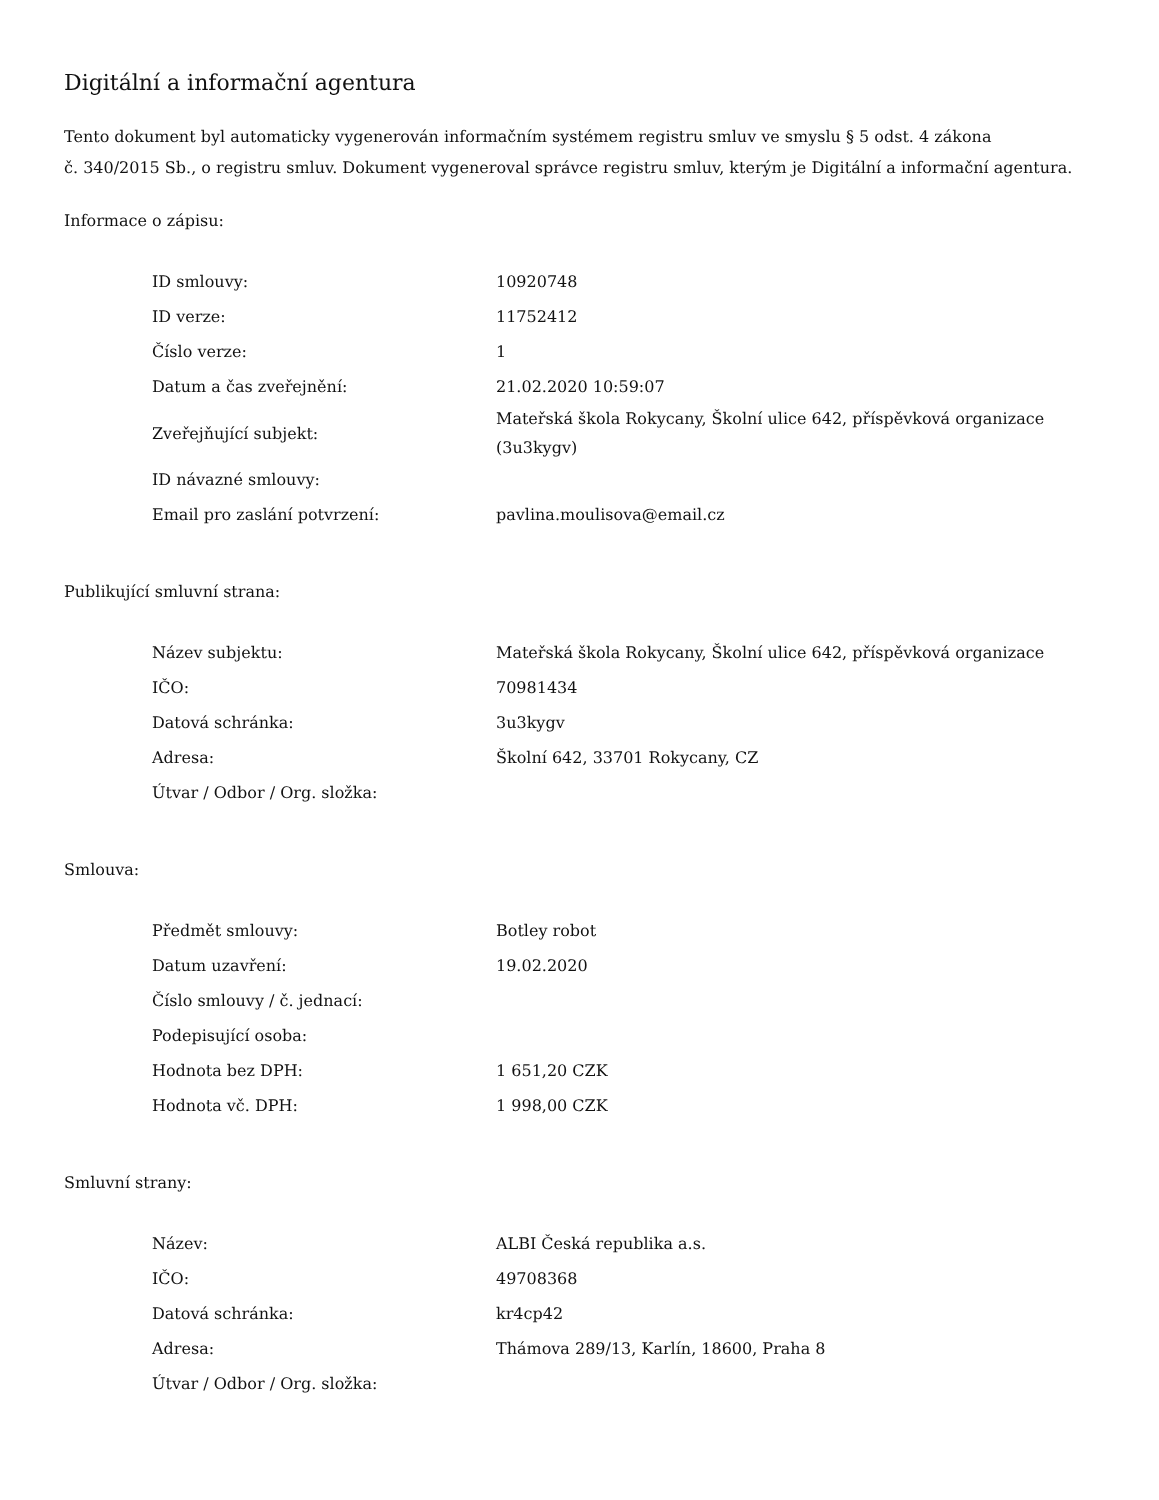Digitální a informační agentura
Tento dokument byl automaticky vygenerován informačním systémem registru smluv ve smyslu § 5 odst. 4 zákona
č. 340/2015 Sb., o registru smluv. Dokument vygeneroval správce registru smluv, kterým je Digitální a informační agentura.
Informace o zápisu:
| ID smlouvy: | 10920748 |
| ID verze: | 11752412 |
| Číslo verze: | 1 |
| Datum a čas zveřejnění: | 21.02.2020 10:59:07 |
| Zveřejňující subjekt: | Mateřská škola Rokycany, Školní ulice 642, příspěvková organizace (3u3kygv) |
| ID návazné smlouvy: | |
| Email pro zaslání potvrzení: | pavlina.moulisova@email.cz |
Publikující smluvní strana:
| Název subjektu: | Mateřská škola Rokycany, Školní ulice 642, příspěvková organizace |
| IČO: | 70981434 |
| Datová schránka: | 3u3kygv |
| Adresa: | Školní 642, 33701 Rokycany, CZ |
| Útvar / Odbor / Org. složka: | |
Smlouva:
| Předmět smlouvy: | Botley robot |
| Datum uzavření: | 19.02.2020 |
| Číslo smlouvy / č. jednací: | |
| Podepisující osoba: | |
| Hodnota bez DPH: | 1 651,20 CZK |
| Hodnota vč. DPH: | 1 998,00 CZK |
Smluvní strany:
| Název: | ALBI Česká republika a.s. |
| IČO: | 49708368 |
| Datová schránka: | kr4cp42 |
| Adresa: | Thámova 289/13, Karlín, 18600, Praha 8 |
| Útvar / Odbor / Org. složka: | |